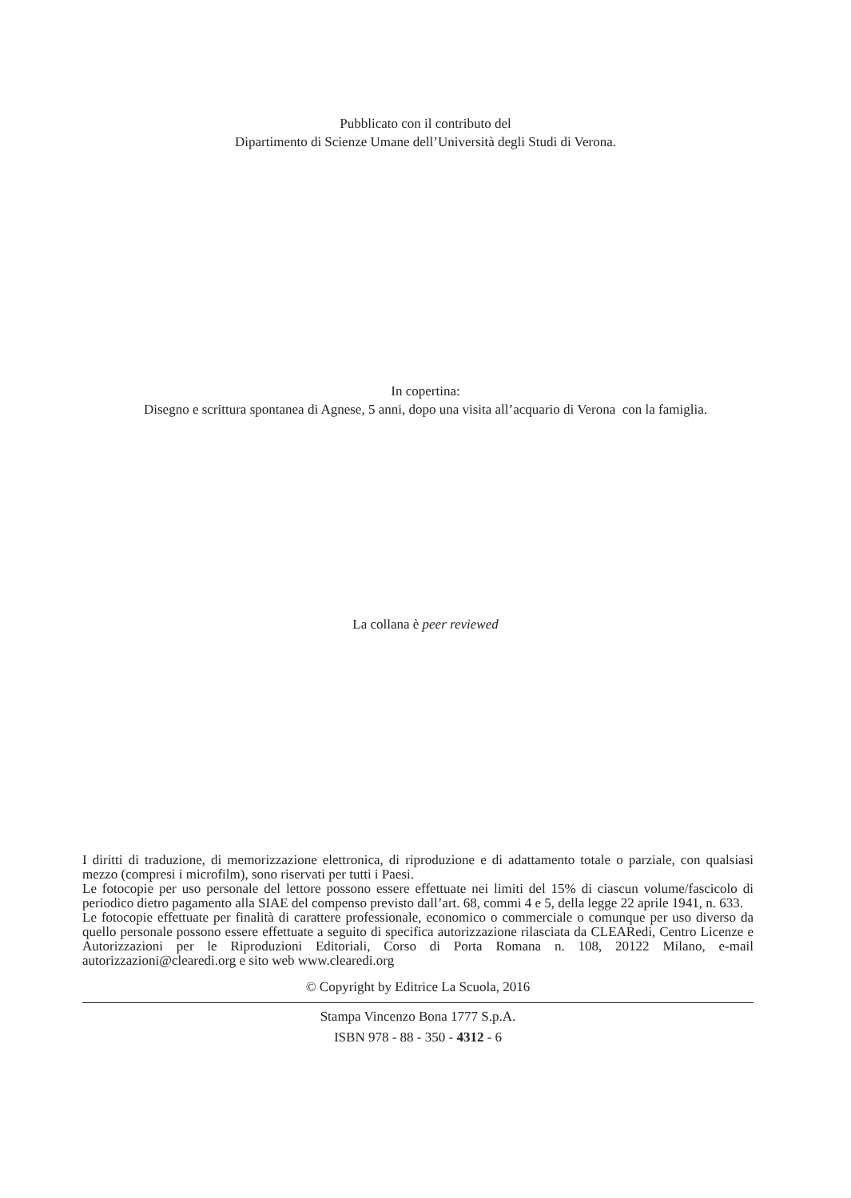Pubblicato con il contributo del
Dipartimento di Scienze Umane dell’Università degli Studi di Verona.
In copertina:
Disegno e scrittura spontanea di Agnese, 5 anni, dopo una visita all’acquario di Verona con la famiglia.
La collana è peer reviewed
I diritti di traduzione, di memorizzazione elettronica, di riproduzione e di adattamento totale o parziale, con qualsiasi mezzo (compresi i microfilm), sono riservati per tutti i Paesi.
Le fotocopie per uso personale del lettore possono essere effettuate nei limiti del 15% di ciascun volume/fascicolo di periodico dietro pagamento alla SIAE del compenso previsto dall’art. 68, commi 4 e 5, della legge 22 aprile 1941, n. 633.
Le fotocopie effettuate per finalità di carattere professionale, economico o commerciale o comunque per uso diverso da quello personale possono essere effettuate a seguito di specifica autorizzazione rilasciata da CLEARedi, Centro Licenze e Autorizzazioni per le Riproduzioni Editoriali, Corso di Porta Romana n. 108, 20122 Milano, e-mail autorizzazioni@clearedi.org e sito web www.clearedi.org
© Copyright by Editrice La Scuola, 2016
Stampa Vincenzo Bona 1777 S.p.A.
ISBN 978 - 88 - 350 - 4312 - 6